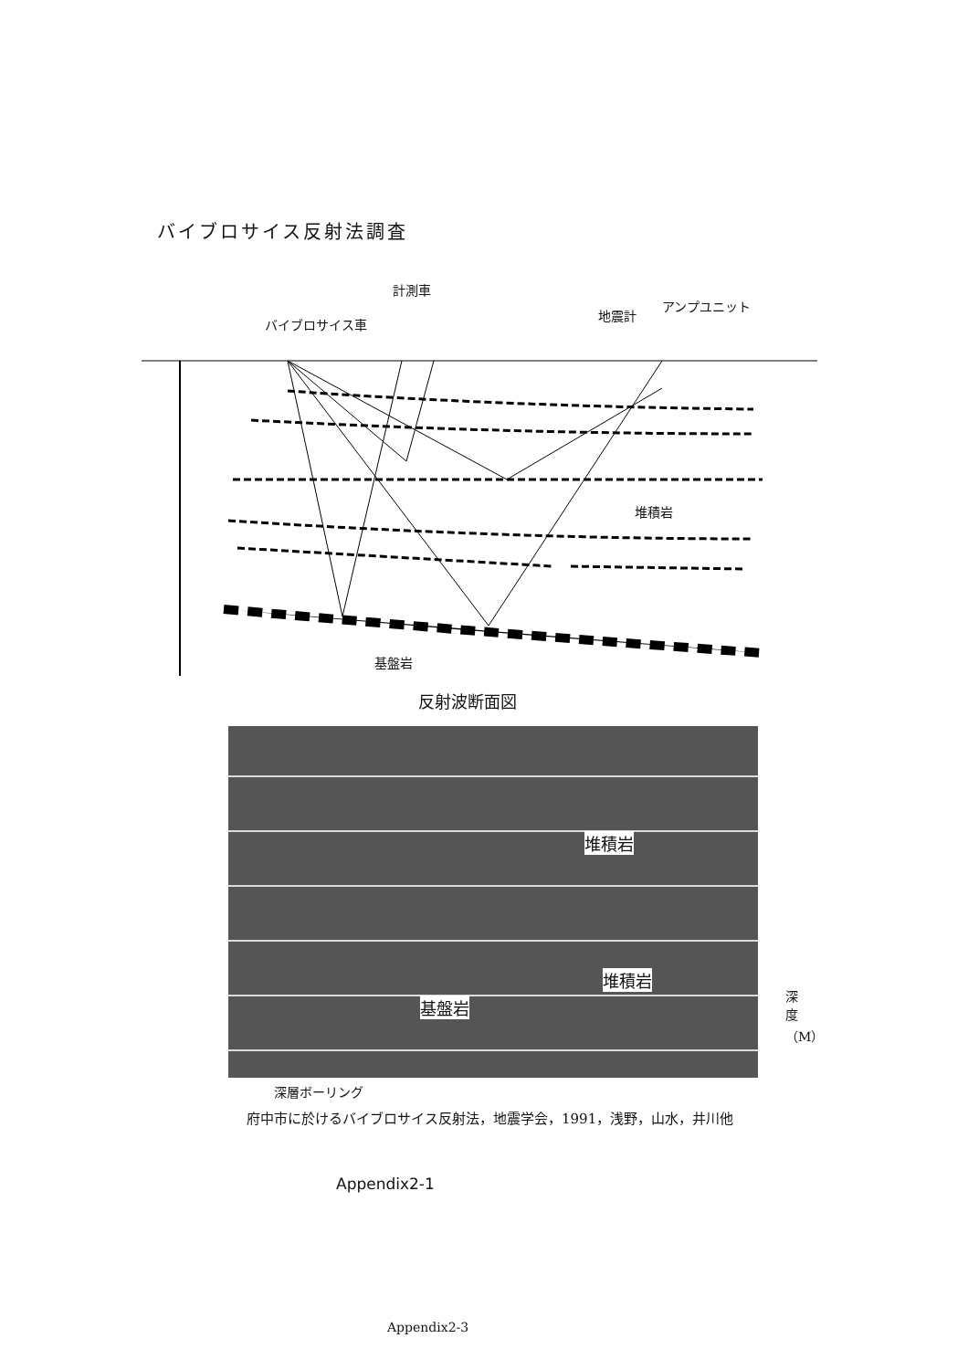バイブロサイス反射法調査
計測車
バイブロサイス車
地震計
アンプユニット
堆積岩
基盤岩
反射波断面図
堆積岩
堆積岩
基盤岩
深度（M）
深層ボーリング
府中市に於けるバイブロサイス反射法，地震学会，1991，浅野，山水，井川他
Appendix2-1
Appendix2-3